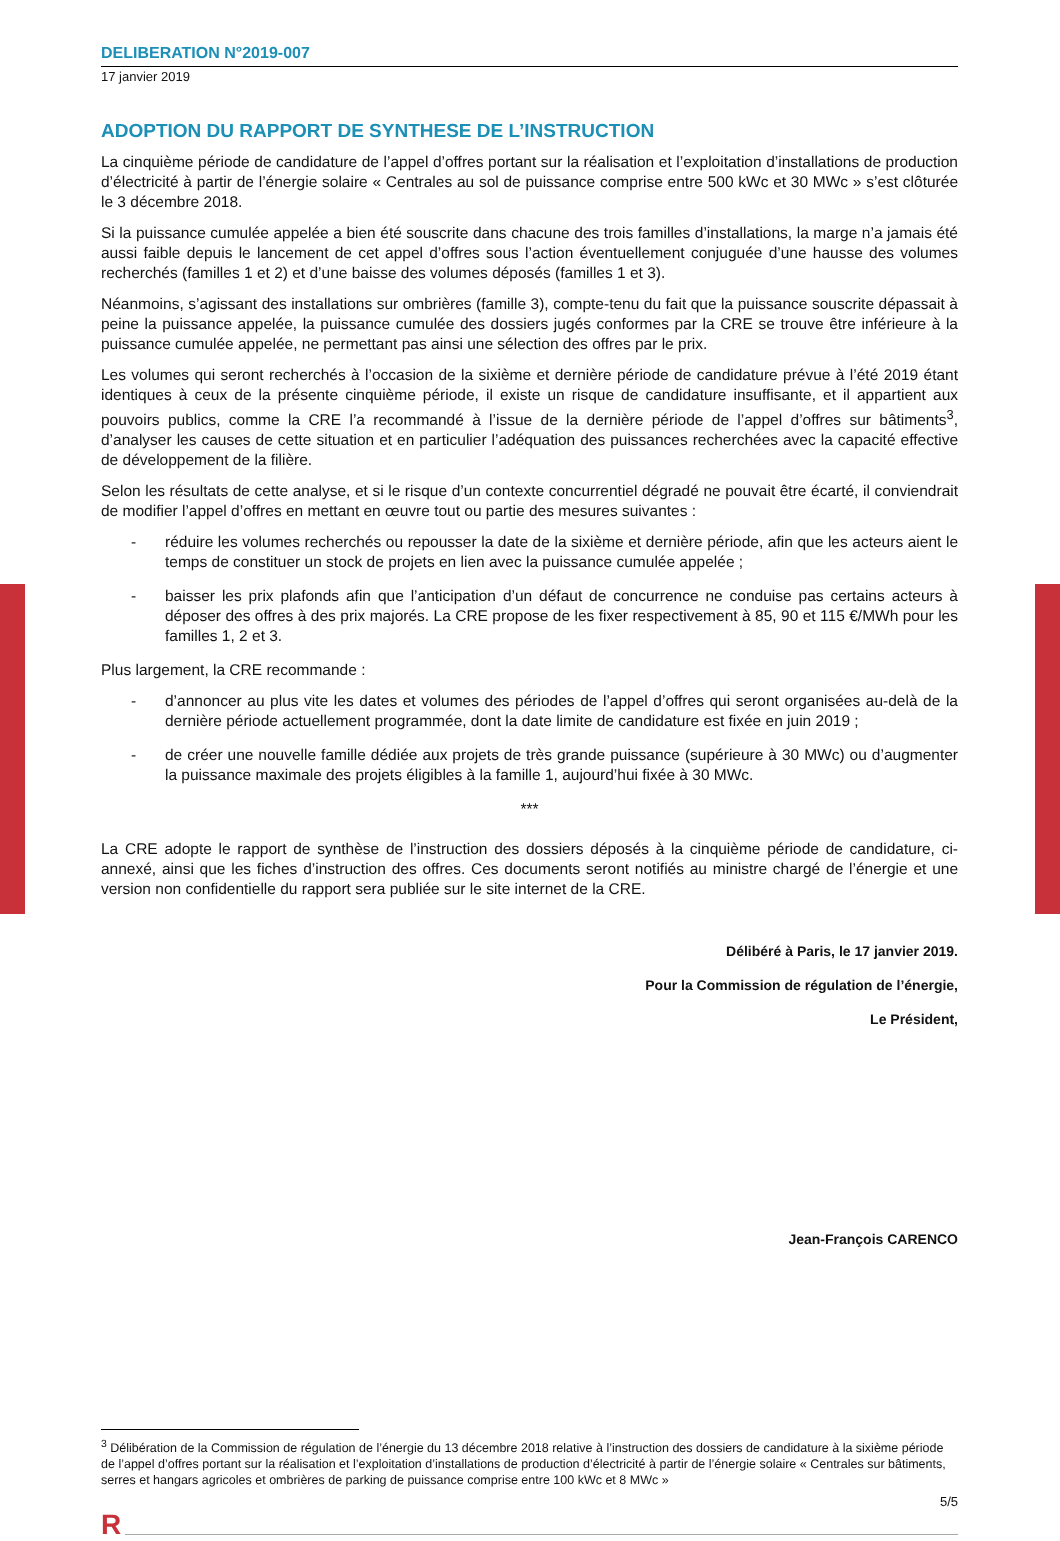DELIBERATION N°2019-007
17 janvier 2019
ADOPTION DU RAPPORT DE SYNTHESE DE L’INSTRUCTION
La cinquième période de candidature de l’appel d’offres portant sur la réalisation et l’exploitation d’installations de production d’électricité à partir de l’énergie solaire « Centrales au sol de puissance comprise entre 500 kWc et 30 MWc » s’est clôturée le 3 décembre 2018.
Si la puissance cumulée appelée a bien été souscrite dans chacune des trois familles d’installations, la marge n’a jamais été aussi faible depuis le lancement de cet appel d’offres sous l’action éventuellement conjuguée d’une hausse des volumes recherchés (familles 1 et 2) et d’une baisse des volumes déposés (familles 1 et 3).
Néanmoins, s’agissant des installations sur ombrières (famille 3), compte-tenu du fait que la puissance souscrite dépassait à peine la puissance appelée, la puissance cumulée des dossiers jugés conformes par la CRE se trouve être inférieure à la puissance cumulée appelée, ne permettant pas ainsi une sélection des offres par le prix.
Les volumes qui seront recherchés à l’occasion de la sixième et dernière période de candidature prévue à l’été 2019 étant identiques à ceux de la présente cinquième période, il existe un risque de candidature insuffisante, et il appartient aux pouvoirs publics, comme la CRE l’a recommandé à l’issue de la dernière période de l’appel d’offres sur bâtiments<sup>3</sup>, d’analyser les causes de cette situation et en particulier l’adéquation des puissances recherchées avec la capacité effective de développement de la filière.
Selon les résultats de cette analyse, et si le risque d’un contexte concurrentiel dégradé ne pouvait être écarté, il conviendrait de modifier l’appel d’offres en mettant en œuvre tout ou partie des mesures suivantes :
- réduire les volumes recherchés ou repousser la date de la sixième et dernière période, afin que les acteurs aient le temps de constituer un stock de projets en lien avec la puissance cumulée appelée ;
- baisser les prix plafonds afin que l’anticipation d’un défaut de concurrence ne conduise pas certains acteurs à déposer des offres à des prix majorés. La CRE propose de les fixer respectivement à 85, 90 et 115 €/MWh pour les familles 1, 2 et 3.
Plus largement, la CRE recommande :
- d’annoncer au plus vite les dates et volumes des périodes de l’appel d’offres qui seront organisées au-delà de la dernière période actuellement programmée, dont la date limite de candidature est fixée en juin 2019 ;
- de créer une nouvelle famille dédiée aux projets de très grande puissance (supérieure à 30 MWc) ou d’augmenter la puissance maximale des projets éligibles à la famille 1, aujourd’hui fixée à 30 MWc.
***
La CRE adopte le rapport de synthèse de l’instruction des dossiers déposés à la cinquième période de candidature, ci-annexé, ainsi que les fiches d’instruction des offres. Ces documents seront notifiés au ministre chargé de l’énergie et une version non confidentielle du rapport sera publiée sur le site internet de la CRE.
Délibéré à Paris, le 17 janvier 2019.
Pour la Commission de régulation de l’énergie,
Le Président,
Jean-François CARENCO
<sup>3</sup> Délibération de la Commission de régulation de l’énergie du 13 décembre 2018 relative à l’instruction des dossiers de candidature à la sixième période de l’appel d’offres portant sur la réalisation et l’exploitation d’installations de production d’électricité à partir de l’énergie solaire « Centrales sur bâtiments, serres et hangars agricoles et ombrières de parking de puissance comprise entre 100 kWc et 8 MWc »
5/5
R